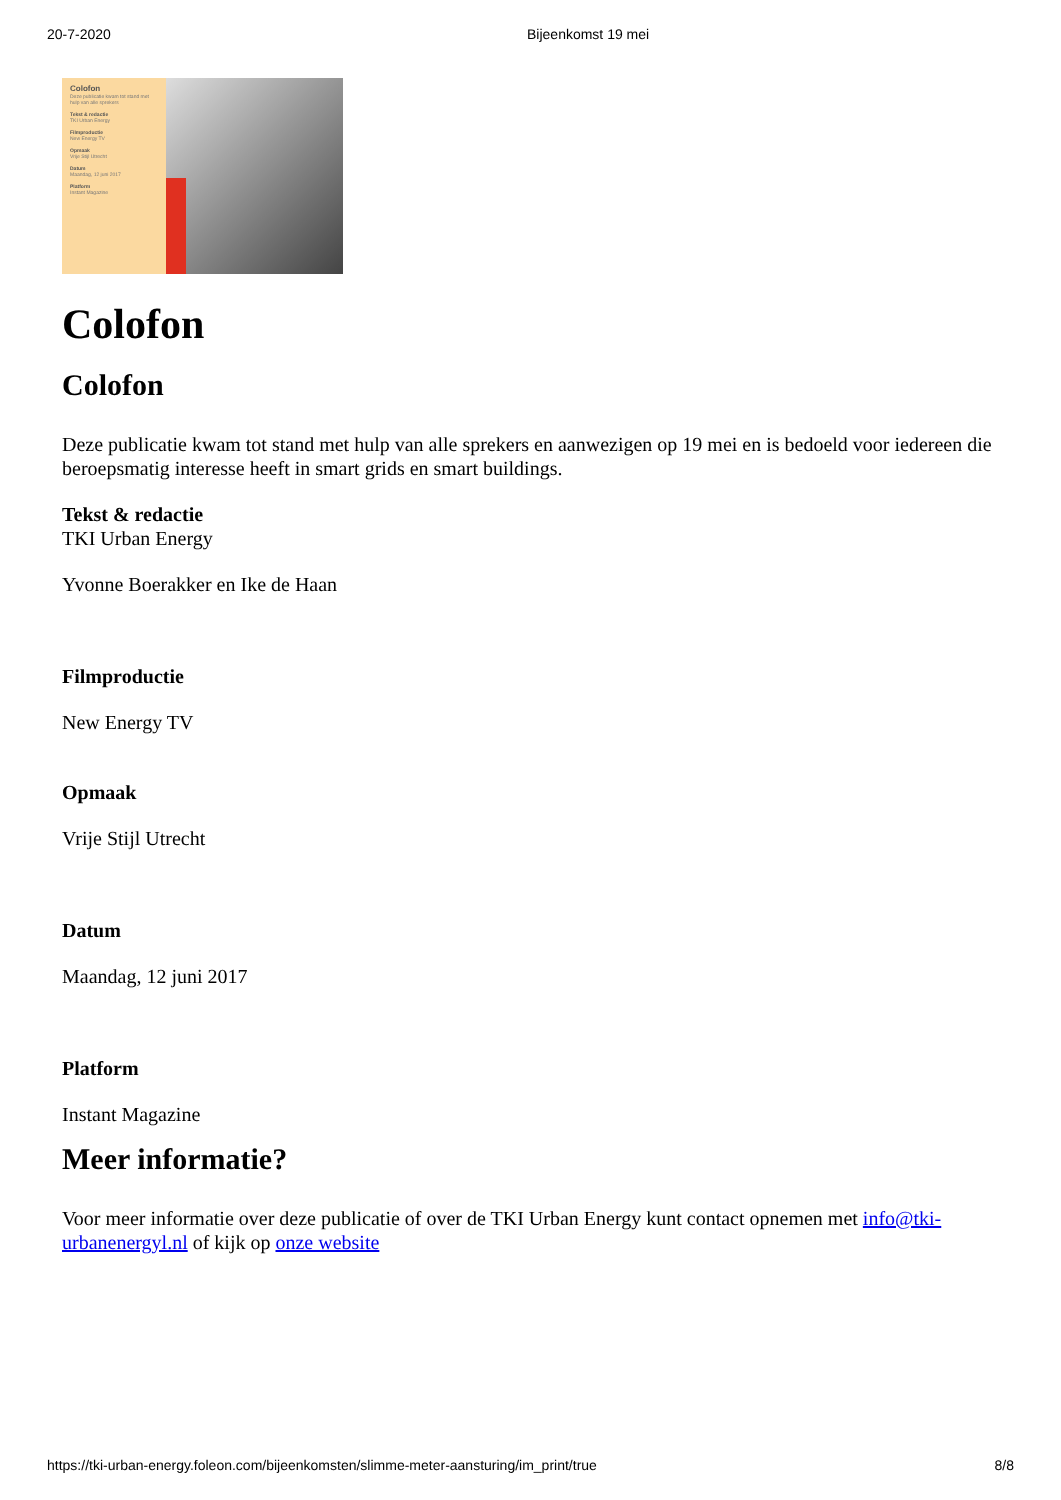20-7-2020 Bijeenkomst 19 mei
Colofon
Deze publicatie kwam tot stand met hulp van alle sprekers
Tekst & redactie
TKI Urban Energy
Filmproductie
New Energy TV
Opmaak
Vrije Stijl Utrecht
Datum
Maandag, 12 juni 2017
Platform
Instant Magazine
Colofon
Colofon
Deze publicatie kwam tot stand met hulp van alle sprekers en aanwezigen op 19 mei en is bedoeld voor iedereen die beroepsmatig interesse heeft in smart grids en smart buildings.
Tekst & redactie
TKI Urban Energy
Yvonne Boerakker en Ike de Haan
Filmproductie
New Energy TV
Opmaak
Vrije Stijl Utrecht
Datum
Maandag, 12 juni 2017
Platform
Instant Magazine
Meer informatie?
Voor meer informatie over deze publicatie of over de TKI Urban Energy kunt contact opnemen met info@tki-urbanenergyl.nl of kijk op onze website
https://tki-urban-energy.foleon.com/bijeenkomsten/slimme-meter-aansturing/im_print/true 8/8